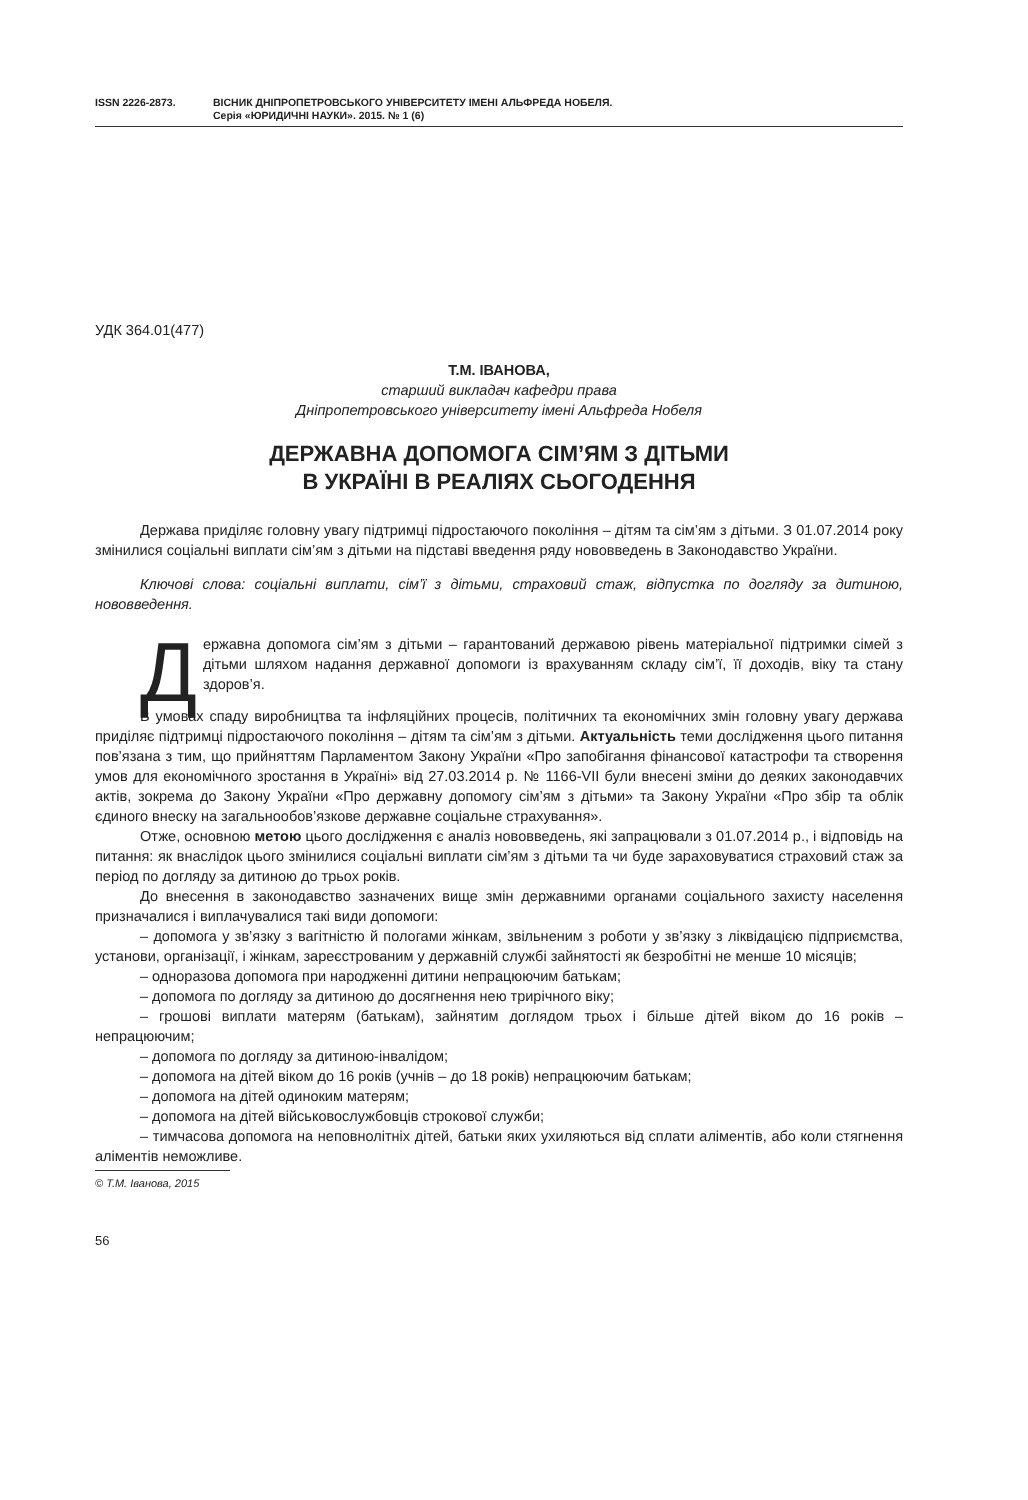ISSN 2226-2873. ВІСНИК ДНІПРОПЕТРОВСЬКОГО УНІВЕРСИТЕТУ ІМЕНІ АЛЬФРЕДА НОБЕЛЯ.
Серія «ЮРИДИЧНІ НАУКИ». 2015. № 1 (6)
УДК 364.01(477)
Т.М. ІВАНОВА,
старший викладач кафедри права
Дніпропетровського університету імені Альфреда Нобеля
ДЕРЖАВНА ДОПОМОГА СІМ’ЯМ З ДІТЬМИ
В УКРАЇНІ В РЕАЛІЯХ СЬОГОДЕННЯ
Держава приділяє головну увагу підтримці підростаючого покоління – дітям та сім’ям з дітьми. З 01.07.2014 року змінилися соціальні виплати сім’ям з дітьми на підставі введення ряду нововведень в Законодавство України.
Ключові слова: соціальні виплати, сім’ї з дітьми, страховий стаж, відпустка по догляду за дитиною, нововведення.
Державна допомога сім’ям з дітьми – гарантований державою рівень матеріальної підтримки сімей з дітьми шляхом надання державної допомоги із врахуванням складу сім’ї, її доходів, віку та стану здоров’я.
В умовах спаду виробництва та інфляційних процесів, політичних та економічних змін головну увагу держава приділяє підтримці підростаючого покоління – дітям та сім’ям з дітьми. Актуальність теми дослідження цього питання пов’язана з тим, що прийняттям Парламентом Закону України «Про запобігання фінансової катастрофи та створення умов для економічного зростання в Україні» від 27.03.2014 р. № 1166-VII були внесені зміни до деяких законодавчих актів, зокрема до Закону України «Про державну допомогу сім’ям з дітьми» та Закону України «Про збір та облік єдиного внеску на загальнообов’язкове державне соціальне страхування».
Отже, основною метою цього дослідження є аналіз нововведень, які запрацювали з 01.07.2014 р., і відповідь на питання: як внаслідок цього змінилися соціальні виплати сім’ям з дітьми та чи буде зараховуватися страховий стаж за період по догляду за дитиною до трьох років.
До внесення в законодавство зазначених вище змін державними органами соціального захисту населення призначалися і виплачувалися такі види допомоги:
– допомога у зв’язку з вагітністю й пологами жінкам, звільненим з роботи у зв’язку з ліквідацією підприємства, установи, організації, і жінкам, зареєстрованим у державній службі зайнятості як безробітні не менше 10 місяців;
– одноразова допомога при народженні дитини непрацюючим батькам;
– допомога по догляду за дитиною до досягнення нею трирічного віку;
– грошові виплати матерям (батькам), зайнятим доглядом трьох і більше дітей віком до 16 років – непрацюючим;
– допомога по догляду за дитиною-інвалідом;
– допомога на дітей віком до 16 років (учнів – до 18 років) непрацюючим батькам;
– допомога на дітей одиноким матерям;
– допомога на дітей військовослужбовців строкової служби;
– тимчасова допомога на неповнолітніх дітей, батьки яких ухиляються від сплати аліментів, або коли стягнення аліментів неможливе.
© Т.М. Іванова, 2015
56